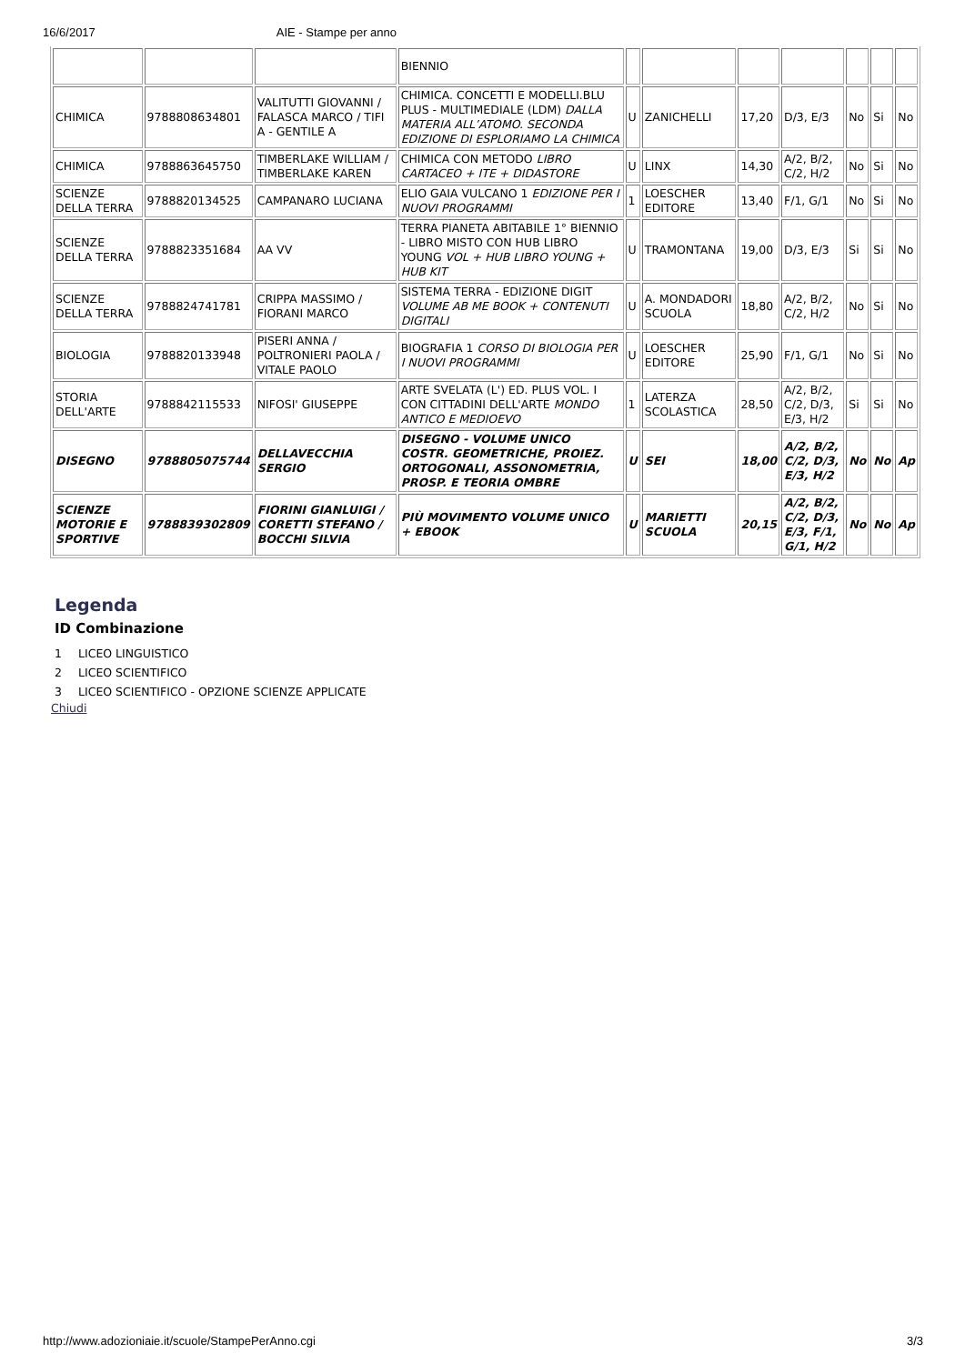16/6/2017 AIE - Stampe per anno
| | | | BIENNIO | | | | | | | |
| CHIMICA | 9788808634801 | VALITUTTI GIOVANNI / FALASCA MARCO / TIFI A - GENTILE A | CHIMICA. CONCETTI E MODELLI.BLU PLUS - MULTIMEDIALE (LDM) DALLA MATERIA ALL’ATOMO. SECONDA EDIZIONE DI ESPLORIAMO LA CHIMICA | U | ZANICHELLI | 17,20 | D/3, E/3 | No | Si | No |
| CHIMICA | 9788863645750 | TIMBERLAKE WILLIAM / TIMBERLAKE KAREN | CHIMICA CON METODO LIBRO CARTACEO + ITE + DIDASTORE | U | LINX | 14,30 | A/2, B/2, C/2, H/2 | No | Si | No |
| SCIENZE DELLA TERRA | 9788820134525 | CAMPANARO LUCIANA | ELIO GAIA VULCANO 1 EDIZIONE PER I NUOVI PROGRAMMI | 1 | LOESCHER EDITORE | 13,40 | F/1, G/1 | No | Si | No |
| SCIENZE DELLA TERRA | 9788823351684 | AA VV | TERRA PIANETA ABITABILE 1° BIENNIO - LIBRO MISTO CON HUB LIBRO YOUNG VOL + HUB LIBRO YOUNG + HUB KIT | U | TRAMONTANA | 19,00 | D/3, E/3 | Si | Si | No |
| SCIENZE DELLA TERRA | 9788824741781 | CRIPPA MASSIMO / FIORANI MARCO | SISTEMA TERRA - EDIZIONE DIGIT VOLUME AB ME BOOK + CONTENUTI DIGITALI | U | A. MONDADORI SCUOLA | 18,80 | A/2, B/2, C/2, H/2 | No | Si | No |
| BIOLOGIA | 9788820133948 | PISERI ANNA / POLTRONIERI PAOLA / VITALE PAOLO | BIOGRAFIA 1 CORSO DI BIOLOGIA PER I NUOVI PROGRAMMI | U | LOESCHER EDITORE | 25,90 | F/1, G/1 | No | Si | No |
| STORIA DELL'ARTE | 9788842115533 | NIFOSI' GIUSEPPE | ARTE SVELATA (L') ED. PLUS VOL. I CON CITTADINI DELL'ARTE MONDO ANTICO E MEDIOEVO | 1 | LATERZA SCOLASTICA | 28,50 | A/2, B/2, C/2, D/3, E/3, H/2 | Si | Si | No |
| DISEGNO | 9788805075744 | DELLAVECCHIA SERGIO | DISEGNO - VOLUME UNICO COSTR. GEOMETRICHE, PROIEZ. ORTOGONALI, ASSONOMETRIA, PROSP. E TEORIA OMBRE | U | SEI | 18,00 | A/2, B/2, C/2, D/3, E/3, H/2 | No | No | Ap |
| SCIENZE MOTORIE E SPORTIVE | 9788839302809 | FIORINI GIANLUIGI / CORETTI STEFANO / BOCCHI SILVIA | PIÙ MOVIMENTO VOLUME UNICO + EBOOK | U | MARIETTI SCUOLA | 20,15 | A/2, B/2, C/2, D/3, E/3, F/1, G/1, H/2 | No | No | Ap |
Legenda
ID Combinazione
1 LICEO LINGUISTICO
2 LICEO SCIENTIFICO
3 LICEO SCIENTIFICO - OPZIONE SCIENZE APPLICATE
Chiudi
http://www.adozioniaie.it/scuole/StampePerAnno.cgi 3/3